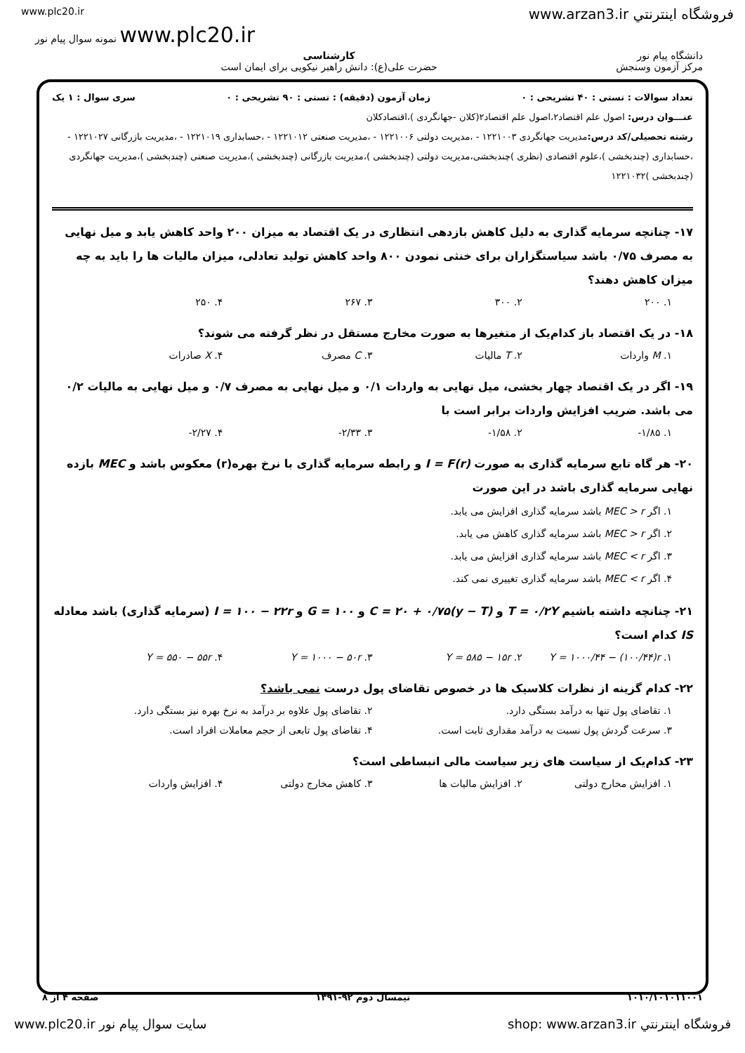www.plc20.ir www.arzan3.ir فروشگاه اينترنتي
نمونه سوال پیام نور www.plc20.ir
دانشگاه پیام نور
مرکز آزمون وسنجش
کارشناسی
حضرت علی(ع): دانش راهبر نیکویی برای ایمان است
تعداد سوالات : تستی : ۴۰ تشریحی : ۰ زمان آزمون (دقیقه) : تستی : ۹۰ تشریحی : ۰ سری سوال : ۱ یک
عنـــوان درس: اصول علم اقتصاد۲،اصول علم اقتصاد۲(کلان -جهانگردی )،اقتصادکلان
رشته تحصیلی/کد درس: مدیریت جهانگردی ۱۲۲۱۰۰۳ - ،مدیریت دولتی ۱۲۲۱۰۰۶ - ،مدیریت صنعتی ۱۲۲۱۰۱۲ - ،حسابداری ۱۲۲۱۰۱۹ - ،مدیریت بازرگانی ۱۲۲۱۰۲۷ - ،حسابداری (چندبخشی )،علوم اقتصادی (نظری )چندبخشی،مدیریت دولتی (چندبخشی )،مدیریت بازرگانی (چندبخشی )،مدیریت صنعتی (چندبخشی )،مدیریت جهانگردی (چندبخشی )۱۲۲۱۰۳۲
۱۷- چنانچه سرمایه گذاری به دلیل کاهش بازدهی انتظاری در یک اقتصاد به میزان ۲۰۰ واحد کاهش یابد و میل نهایی به مصرف ۰/۷۵ باشد سیاستگزاران برای خنثی نمودن ۸۰۰ واحد کاهش تولید تعادلی، میزان مالیات ها را باید به چه میزان کاهش دهند؟
۱. ۲۰۰ ۲. ۳۰۰ ۳. ۲۶۷ ۴. ۲۵۰
۱۸- در یک اقتصاد باز کدام‌یک از متغیرها به صورت مخارج مستقل در نظر گرفته می شوند؟
۱. M واردات ۲. T مالیات ۳. C مصرف ۴. X صادرات
۱۹- اگر در یک اقتصاد چهار بخشی، میل نهایی به واردات ۰/۱ و میل نهایی به مصرف ۰/۷ و میل نهایی به مالیات ۰/۲ می باشد. ضریب افزایش واردات برابر است با
۱. ۱/۸۵- ۲. ۱/۵۸- ۳. ۲/۳۳- ۴. ۲/۲۷-
۲۰- هر گاه تابع سرمایه گذاری به صورت I = F(r) و رابطه سرمایه گذاری با نرخ بهره(r) معکوس باشد و MEC بازده نهایی سرمایه گذاری باشد در این صورت
۱. اگر MEC > r باشد سرمایه گذاری افزایش می یابد.
۲. اگر MEC > r باشد سرمایه گذاری کاهش می یابد.
۳. اگر MEC < r باشد سرمایه گذاری افزایش می یابد.
۴. اگر MEC < r باشد سرمایه گذاری تغییری نمی کند.
۲۱- چنانچه داشته باشیم T = ۰/۲Y و C = ۲۰ + ۰/۷۵(y − T) و G = ۱۰۰ و I = ۱۰۰ − ۲۲r (سرمایه گذاری) باشد معادله IS کدام است؟
۱. Y = ۱۰۰۰/۴۴ − (۱۰۰/۴۴)r ۲. Y = ۵۸۵ − ۱۵r ۳. Y = ۱۰۰۰ − ۵۰r ۴. Y = ۵۵۰ − ۵۵r
۲۲- کدام گزینه از نظرات کلاسیک ها در خصوص تقاضای پول درست نمی باشد؟
۱. تقاضای پول تنها به درآمد بستگی دارد. ۲. تقاضای پول علاوه بر درآمد به نرخ بهره نیز بستگی دارد.
۳. سرعت گردش پول نسبت به درآمد مقداری ثابت است. ۴. تقاضای پول تابعی از حجم معاملات افراد است.
۲۳- کدام‌یک از سیاست های زیر سیاست مالی انبساطی است؟
۱. افزایش مخارج دولتی ۲. افزایش مالیات ها ۳. کاهش مخارج دولتی ۴. افزایش واردات
۱۰۱۰/۱۰۱۰۱۱۰۰۱ نیمسال دوم ۹۲-۱۳۹۱ صفحه ۴ از ۸
www.plc20.ir سایت سوال پیام نور shop: www.arzan3.ir فروشگاه اينترنتي